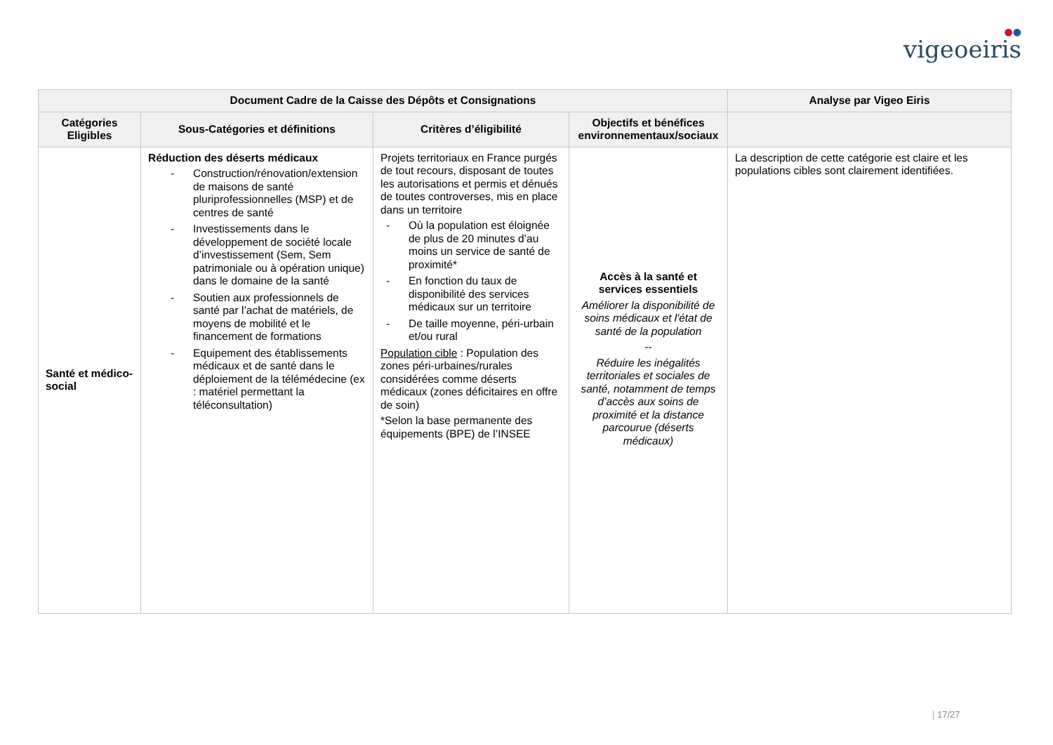●●
vigeoeiris
| Document Cadre de la Caisse des Dépôts et Consignations | | | | Analyse par Vigeo Eiris |
| --- | --- | --- | --- | --- |
| Catégories Eligibles | Sous-Catégories et définitions | Critères d’éligibilité | Objectifs et bénéfices environnementaux/sociaux | |
| Santé et médico-social | Réduction des déserts médicaux - Construction/rénovation/extension de maisons de santé pluriprofessionnelles (MSP) et de centres de santé - Investissements dans le développement de société locale d’investissement (Sem, Sem patrimoniale ou à opération unique) dans le domaine de la santé - Soutien aux professionnels de santé par l’achat de matériels, de moyens de mobilité et le financement de formations - Equipement des établissements médicaux et de santé dans le déploiement de la télémédecine (ex : matériel permettant la téléconsultation) | Projets territoriaux en France purgés de tout recours, disposant de toutes les autorisations et permis et dénués de toutes controverses, mis en place dans un territoire - Où la population est éloignée de plus de 20 minutes d’au moins un service de santé de proximité* - En fonction du taux de disponibilité des services médicaux sur un territoire - De taille moyenne, péri-urbain et/ou rural Population cible : Population des zones péri-urbaines/rurales considérées comme déserts médicaux (zones déficitaires en offre de soin) *Selon la base permanente des équipements (BPE) de l’INSEE | Accès à la santé et services essentiels Améliorer la disponibilité de soins médicaux et l'état de santé de la population -- Réduire les inégalités territoriales et sociales de santé, notamment de temps d’accès aux soins de proximité et la distance parcourue (déserts médicaux) | La description de cette catégorie est claire et les populations cibles sont clairement identifiées. |
| 17/27